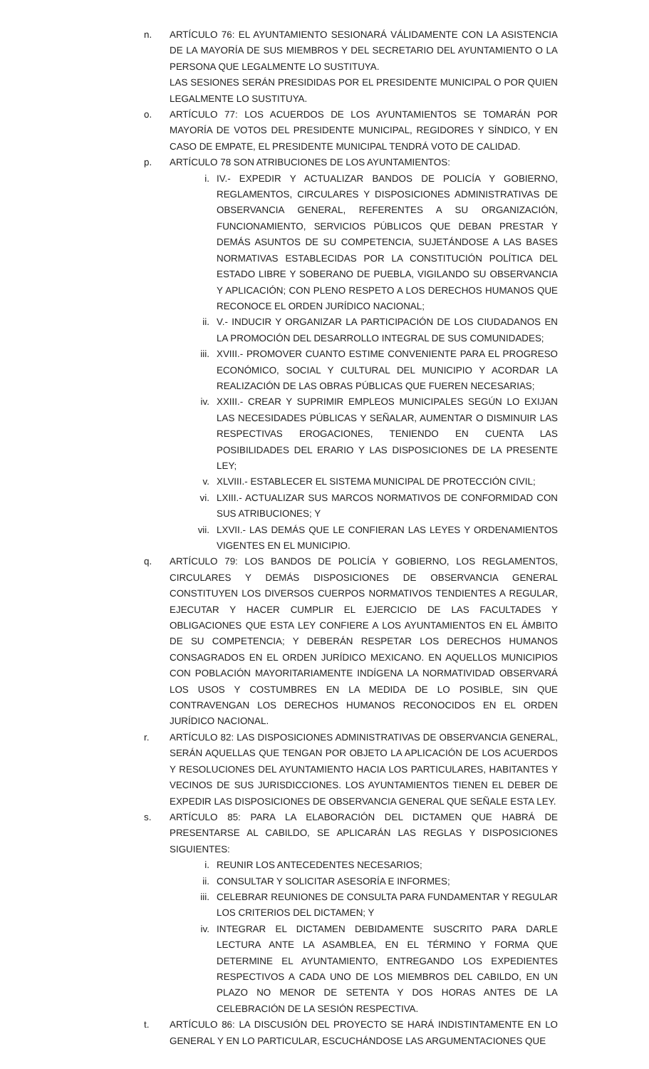n. ARTÍCULO 76: EL AYUNTAMIENTO SESIONARÁ VÁLIDAMENTE CON LA ASISTENCIA DE LA MAYORÍA DE SUS MIEMBROS Y DEL SECRETARIO DEL AYUNTAMIENTO O LA PERSONA QUE LEGALMENTE LO SUSTITUYA.
LAS SESIONES SERÁN PRESIDIDAS POR EL PRESIDENTE MUNICIPAL O POR QUIEN LEGALMENTE LO SUSTITUYA.
o. ARTÍCULO 77: LOS ACUERDOS DE LOS AYUNTAMIENTOS SE TOMARÁN POR MAYORÍA DE VOTOS DEL PRESIDENTE MUNICIPAL, REGIDORES Y SÍNDICO, Y EN CASO DE EMPATE, EL PRESIDENTE MUNICIPAL TENDRÁ VOTO DE CALIDAD.
p. ARTÍCULO 78 SON ATRIBUCIONES DE LOS AYUNTAMIENTOS:
i. IV.- EXPEDIR Y ACTUALIZAR BANDOS DE POLICÍA Y GOBIERNO, REGLAMENTOS, CIRCULARES Y DISPOSICIONES ADMINISTRATIVAS DE OBSERVANCIA GENERAL, REFERENTES A SU ORGANIZACIÓN, FUNCIONAMIENTO, SERVICIOS PÚBLICOS QUE DEBAN PRESTAR Y DEMÁS ASUNTOS DE SU COMPETENCIA, SUJETÁNDOSE A LAS BASES NORMATIVAS ESTABLECIDAS POR LA CONSTITUCIÓN POLÍTICA DEL ESTADO LIBRE Y SOBERANO DE PUEBLA, VIGILANDO SU OBSERVANCIA Y APLICACIÓN; CON PLENO RESPETO A LOS DERECHOS HUMANOS QUE RECONOCE EL ORDEN JURÍDICO NACIONAL;
ii. V.- INDUCIR Y ORGANIZAR LA PARTICIPACIÓN DE LOS CIUDADANOS EN LA PROMOCIÓN DEL DESARROLLO INTEGRAL DE SUS COMUNIDADES;
iii. XVIII.- PROMOVER CUANTO ESTIME CONVENIENTE PARA EL PROGRESO ECONÓMICO, SOCIAL Y CULTURAL DEL MUNICIPIO Y ACORDAR LA REALIZACIÓN DE LAS OBRAS PÚBLICAS QUE FUEREN NECESARIAS;
iv. XXIII.- CREAR Y SUPRIMIR EMPLEOS MUNICIPALES SEGÚN LO EXIJAN LAS NECESIDADES PÚBLICAS Y SEÑALAR, AUMENTAR O DISMINUIR LAS RESPECTIVAS EROGACIONES, TENIENDO EN CUENTA LAS POSIBILIDADES DEL ERARIO Y LAS DISPOSICIONES DE LA PRESENTE LEY;
v. XLVIII.- ESTABLECER EL SISTEMA MUNICIPAL DE PROTECCIÓN CIVIL;
vi. LXIII.- ACTUALIZAR SUS MARCOS NORMATIVOS DE CONFORMIDAD CON SUS ATRIBUCIONES; Y
vii. LXVII.- LAS DEMÁS QUE LE CONFIERAN LAS LEYES Y ORDENAMIENTOS VIGENTES EN EL MUNICIPIO.
q. ARTÍCULO 79: LOS BANDOS DE POLICÍA Y GOBIERNO, LOS REGLAMENTOS, CIRCULARES Y DEMÁS DISPOSICIONES DE OBSERVANCIA GENERAL CONSTITUYEN LOS DIVERSOS CUERPOS NORMATIVOS TENDIENTES A REGULAR, EJECUTAR Y HACER CUMPLIR EL EJERCICIO DE LAS FACULTADES Y OBLIGACIONES QUE ESTA LEY CONFIERE A LOS AYUNTAMIENTOS EN EL ÁMBITO DE SU COMPETENCIA; Y DEBERÁN RESPETAR LOS DERECHOS HUMANOS CONSAGRADOS EN EL ORDEN JURÍDICO MEXICANO. EN AQUELLOS MUNICIPIOS CON POBLACIÓN MAYORITARIAMENTE INDÍGENA LA NORMATIVIDAD OBSERVARÁ LOS USOS Y COSTUMBRES EN LA MEDIDA DE LO POSIBLE, SIN QUE CONTRAVENGAN LOS DERECHOS HUMANOS RECONOCIDOS EN EL ORDEN JURÍDICO NACIONAL.
r. ARTÍCULO 82: LAS DISPOSICIONES ADMINISTRATIVAS DE OBSERVANCIA GENERAL, SERÁN AQUELLAS QUE TENGAN POR OBJETO LA APLICACIÓN DE LOS ACUERDOS Y RESOLUCIONES DEL AYUNTAMIENTO HACIA LOS PARTICULARES, HABITANTES Y VECINOS DE SUS JURISDICCIONES. LOS AYUNTAMIENTOS TIENEN EL DEBER DE EXPEDIR LAS DISPOSICIONES DE OBSERVANCIA GENERAL QUE SEÑALE ESTA LEY.
s. ARTÍCULO 85: PARA LA ELABORACIÓN DEL DICTAMEN QUE HABRÁ DE PRESENTARSE AL CABILDO, SE APLICARÁN LAS REGLAS Y DISPOSICIONES SIGUIENTES:
i. REUNIR LOS ANTECEDENTES NECESARIOS;
ii. CONSULTAR Y SOLICITAR ASESORÍA E INFORMES;
iii. CELEBRAR REUNIONES DE CONSULTA PARA FUNDAMENTAR Y REGULAR LOS CRITERIOS DEL DICTAMEN; Y
iv. INTEGRAR EL DICTAMEN DEBIDAMENTE SUSCRITO PARA DARLE LECTURA ANTE LA ASAMBLEA, EN EL TÉRMINO Y FORMA QUE DETERMINE EL AYUNTAMIENTO, ENTREGANDO LOS EXPEDIENTES RESPECTIVOS A CADA UNO DE LOS MIEMBROS DEL CABILDO, EN UN PLAZO NO MENOR DE SETENTA Y DOS HORAS ANTES DE LA CELEBRACIÓN DE LA SESIÓN RESPECTIVA.
t. ARTÍCULO 86: LA DISCUSIÓN DEL PROYECTO SE HARÁ INDISTINTAMENTE EN LO GENERAL Y EN LO PARTICULAR, ESCUCHÁNDOSE LAS ARGUMENTACIONES QUE